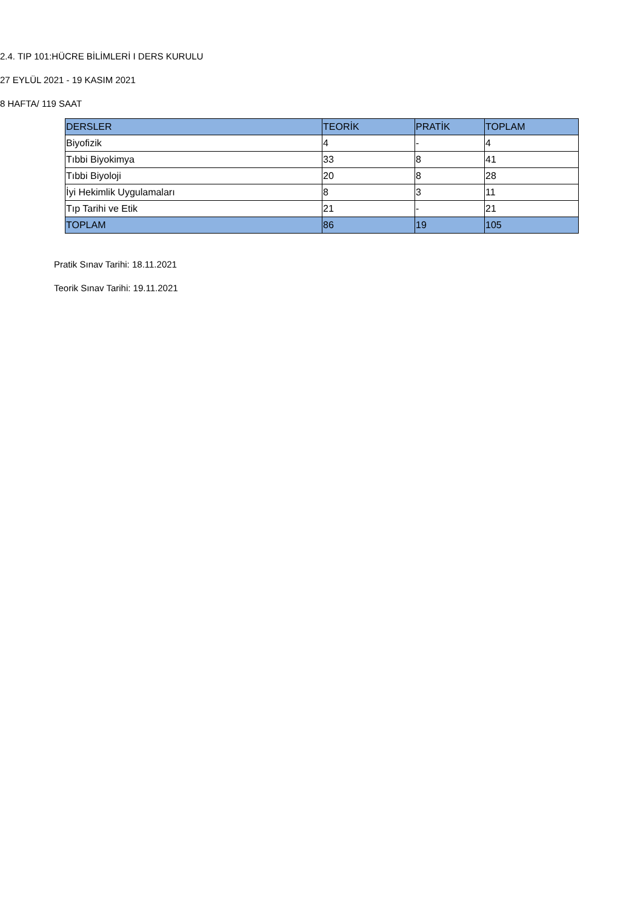2.4. TIP 101:HÜCRE BİLİMLERİ I DERS KURULU
27 EYLÜL 2021 - 19 KASIM 2021
8 HAFTA/ 119 SAAT
| DERSLER | TEORİK | PRATİK | TOPLAM |
| --- | --- | --- | --- |
| Biyofizik | 4 | - | 4 |
| Tıbbi Biyokimya | 33 | 8 | 41 |
| Tıbbi Biyoloji | 20 | 8 | 28 |
| İyi Hekimlik Uygulamaları | 8 | 3 | 11 |
| Tıp Tarihi ve Etik | 21 | - | 21 |
| TOPLAM | 86 | 19 | 105 |
Pratik Sınav Tarihi: 18.11.2021
Teorik Sınav Tarihi: 19.11.2021